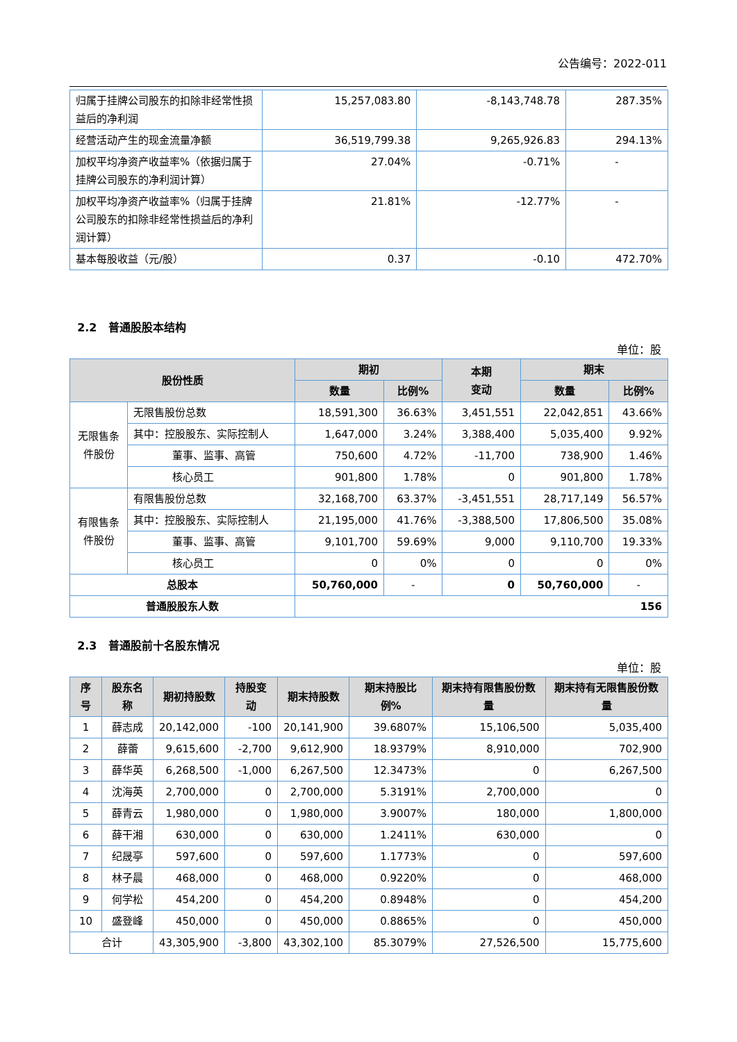公告编号：2022-011
| 归属于挂牌公司股东的扣除非经常性损益后的净利润 | 15,257,083.80 | -8,143,748.78 | 287.35% |
| 经营活动产生的现金流量净额 | 36,519,799.38 | 9,265,926.83 | 294.13% |
| 加权平均净资产收益率%（依据归属于挂牌公司股东的净利润计算） | 27.04% | -0.71% | - |
| 加权平均净资产收益率%（归属于挂牌公司股东的扣除非经常性损益后的净利润计算） | 21.81% | -12.77% | - |
| 基本每股收益（元/股） | 0.37 | -0.10 | 472.70% |
2.2 普通股股本结构
单位：股
| 股份性质 | | 期初 | | 本期 变动 | 期末 | |
| --- | --- | --- | --- | --- | --- | --- |
| | | 数量 | 比例% | | 数量 | 比例% |
| 无限售条件股份 | 无限售股份总数 | 18,591,300 | 36.63% | 3,451,551 | 22,042,851 | 43.66% |
| | 其中：控股股东、实际控制人 | 1,647,000 | 3.24% | 3,388,400 | 5,035,400 | 9.92% |
| | 董事、监事、高管 | 750,600 | 4.72% | -11,700 | 738,900 | 1.46% |
| | 核心员工 | 901,800 | 1.78% | 0 | 901,800 | 1.78% |
| 有限售条件股份 | 有限售股份总数 | 32,168,700 | 63.37% | -3,451,551 | 28,717,149 | 56.57% |
| | 其中：控股股东、实际控制人 | 21,195,000 | 41.76% | -3,388,500 | 17,806,500 | 35.08% |
| | 董事、监事、高管 | 9,101,700 | 59.69% | 9,000 | 9,110,700 | 19.33% |
| | 核心员工 | 0 | 0% | 0 | 0 | 0% |
| 总股本 | | 50,760,000 | - | 0 | 50,760,000 | - |
| 普通股股东人数 | | 156 | | | | |
2.3 普通股前十名股东情况
单位：股
| 序号 | 股东名称 | 期初持股数 | 持股变动 | 期末持股数 | 期末持股比例% | 期末持有限售股份数量 | 期末持有无限售股份数量 |
| --- | --- | --- | --- | --- | --- | --- | --- |
| 1 | 薛志成 | 20,142,000 | -100 | 20,141,900 | 39.6807% | 15,106,500 | 5,035,400 |
| 2 | 薛蕾 | 9,615,600 | -2,700 | 9,612,900 | 18.9379% | 8,910,000 | 702,900 |
| 3 | 薛华英 | 6,268,500 | -1,000 | 6,267,500 | 12.3473% | 0 | 6,267,500 |
| 4 | 沈海英 | 2,700,000 | 0 | 2,700,000 | 5.3191% | 2,700,000 | 0 |
| 5 | 薛青云 | 1,980,000 | 0 | 1,980,000 | 3.9007% | 180,000 | 1,800,000 |
| 6 | 薛干湘 | 630,000 | 0 | 630,000 | 1.2411% | 630,000 | 0 |
| 7 | 纪晟亭 | 597,600 | 0 | 597,600 | 1.1773% | 0 | 597,600 |
| 8 | 林子晨 | 468,000 | 0 | 468,000 | 0.9220% | 0 | 468,000 |
| 9 | 何学松 | 454,200 | 0 | 454,200 | 0.8948% | 0 | 454,200 |
| 10 | 盛登峰 | 450,000 | 0 | 450,000 | 0.8865% | 0 | 450,000 |
| 合计 | | 43,305,900 | -3,800 | 43,302,100 | 85.3079% | 27,526,500 | 15,775,600 |